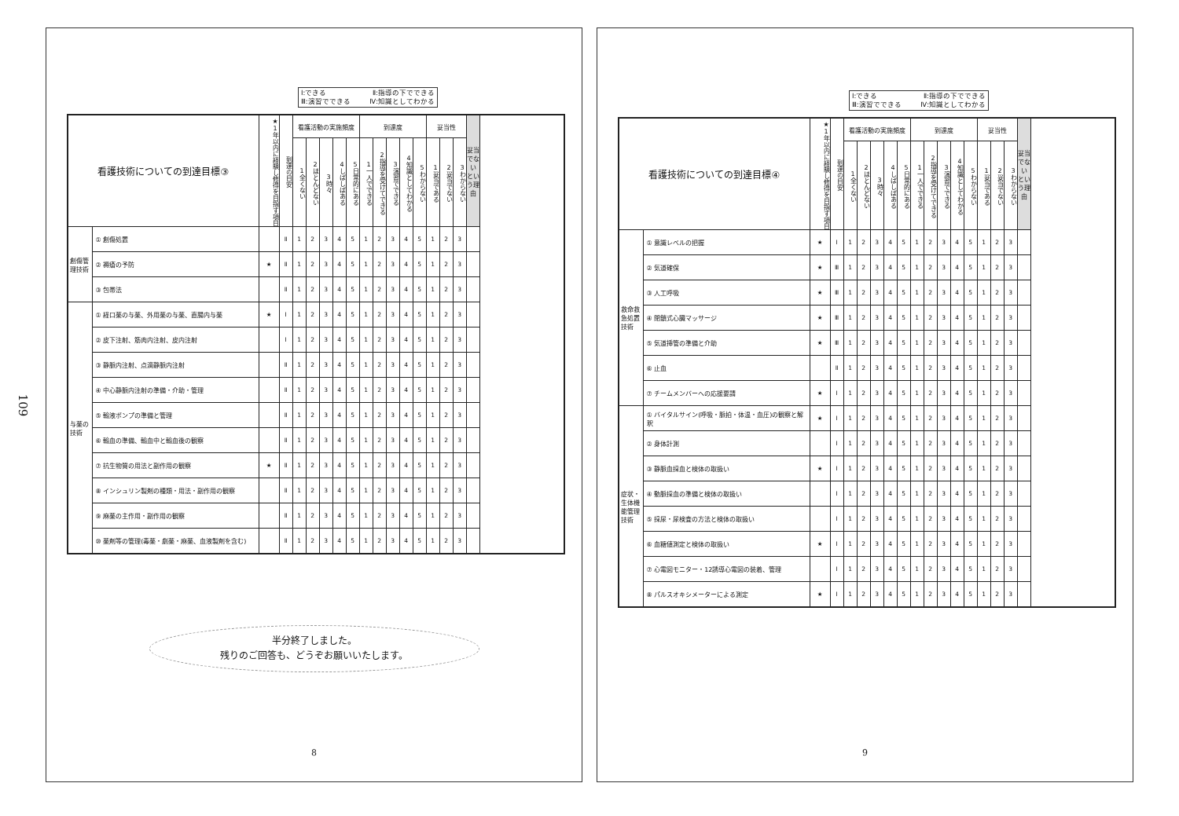109
Ⅰ:できる Ⅱ:指導の下でできる
Ⅲ:演習でできる Ⅳ:知識としてわかる
| 看護技術についての到達目標③ | | ★1年以内に経験し修得を目指す項目 | 到達の目安 | 看護活動の実施頻度 | | | | | 到達度 | | | | | 妥当性 | | | 妥当でない という理由 |
| --- | --- | --- | --- | --- | --- | --- | --- | --- | --- | --- | --- | --- | --- | --- | --- | --- | --- |
| | | | | 1全くない | 2ほとんどない | 3時々 | 4しばしばある | 5日常的にある | 1一人でできる | 2指導を受けてできる | 3演習でできる | 4知識としてわかる | 5わからない | 1妥当である | 2妥当でない | 3わからない | |
| 創傷管理技術 | ① 創傷処置 | | Ⅱ | 1 | 2 | 3 | 4 | 5 | 1 | 2 | 3 | 4 | 5 | 1 | 2 | 3 | |
| | ② 褥瘡の予防 | ★ | Ⅱ | 1 | 2 | 3 | 4 | 5 | 1 | 2 | 3 | 4 | 5 | 1 | 2 | 3 | |
| | ③ 包帯法 | | Ⅱ | 1 | 2 | 3 | 4 | 5 | 1 | 2 | 3 | 4 | 5 | 1 | 2 | 3 | |
| 与薬の技術 | ① 経口薬の与薬、外用薬の与薬、直腸内与薬 | ★ | Ⅰ | 1 | 2 | 3 | 4 | 5 | 1 | 2 | 3 | 4 | 5 | 1 | 2 | 3 | |
| | ② 皮下注射、筋肉内注射、皮内注射 | | Ⅰ | 1 | 2 | 3 | 4 | 5 | 1 | 2 | 3 | 4 | 5 | 1 | 2 | 3 | |
| | ③ 静脈内注射、点滴静脈内注射 | | Ⅱ | 1 | 2 | 3 | 4 | 5 | 1 | 2 | 3 | 4 | 5 | 1 | 2 | 3 | |
| | ④ 中心静脈内注射の準備・介助・管理 | | Ⅱ | 1 | 2 | 3 | 4 | 5 | 1 | 2 | 3 | 4 | 5 | 1 | 2 | 3 | |
| | ⑤ 輸液ポンプの準備と管理 | | Ⅱ | 1 | 2 | 3 | 4 | 5 | 1 | 2 | 3 | 4 | 5 | 1 | 2 | 3 | |
| | ⑥ 輸血の準備、輸血中と輸血後の観察 | | Ⅱ | 1 | 2 | 3 | 4 | 5 | 1 | 2 | 3 | 4 | 5 | 1 | 2 | 3 | |
| | ⑦ 抗生物質の用法と副作用の観察 | ★ | Ⅱ | 1 | 2 | 3 | 4 | 5 | 1 | 2 | 3 | 4 | 5 | 1 | 2 | 3 | |
| | ⑧ インシュリン製剤の種類・用法・副作用の観察 | | Ⅱ | 1 | 2 | 3 | 4 | 5 | 1 | 2 | 3 | 4 | 5 | 1 | 2 | 3 | |
| | ⑨ 麻薬の主作用・副作用の観察 | | Ⅱ | 1 | 2 | 3 | 4 | 5 | 1 | 2 | 3 | 4 | 5 | 1 | 2 | 3 | |
| | ⑩ 薬剤等の管理(毒薬・劇薬・麻薬、血液製剤を含む) | | Ⅱ | 1 | 2 | 3 | 4 | 5 | 1 | 2 | 3 | 4 | 5 | 1 | 2 | 3 | |
半分終了しました。
残りのご回答も、どうぞお願いいたします。
8
Ⅰ:できる Ⅱ:指導の下でできる
Ⅲ:演習でできる Ⅳ:知識としてわかる
| 看護技術についての到達目標④ | | ★1年以内に経験し修得を目指す項目 | 到達の目安 | 看護活動の実施頻度 | | | | | 到達度 | | | | | 妥当性 | | | 妥当でない という理由 |
| --- | --- | --- | --- | --- | --- | --- | --- | --- | --- | --- | --- | --- | --- | --- | --- | --- | --- |
| | | | | 1全くない | 2ほとんどない | 3時々 | 4しばしばある | 5日常的にある | 1一人でできる | 2指導を受けてできる | 3演習でできる | 4知識としてわかる | 5わからない | 1妥当である | 2妥当でない | 3わからない | |
| 救命救急処置技術 | ① 意識レベルの把握 | ★ | Ⅰ | 1 | 2 | 3 | 4 | 5 | 1 | 2 | 3 | 4 | 5 | 1 | 2 | 3 | |
| | ② 気道確保 | ★ | Ⅲ | 1 | 2 | 3 | 4 | 5 | 1 | 2 | 3 | 4 | 5 | 1 | 2 | 3 | |
| | ③ 人工呼吸 | ★ | Ⅲ | 1 | 2 | 3 | 4 | 5 | 1 | 2 | 3 | 4 | 5 | 1 | 2 | 3 | |
| | ④ 閉鎖式心臓マッサージ | ★ | Ⅲ | 1 | 2 | 3 | 4 | 5 | 1 | 2 | 3 | 4 | 5 | 1 | 2 | 3 | |
| | ⑤ 気道挿管の準備と介助 | ★ | Ⅲ | 1 | 2 | 3 | 4 | 5 | 1 | 2 | 3 | 4 | 5 | 1 | 2 | 3 | |
| | ⑥ 止血 | | Ⅱ | 1 | 2 | 3 | 4 | 5 | 1 | 2 | 3 | 4 | 5 | 1 | 2 | 3 | |
| | ⑦ チームメンバーへの応援要請 | ★ | Ⅰ | 1 | 2 | 3 | 4 | 5 | 1 | 2 | 3 | 4 | 5 | 1 | 2 | 3 | |
| 症状・生体機能管理技術 | ① バイタルサイン(呼吸・脈拍・体温・血圧)の観察と解釈 | ★ | Ⅰ | 1 | 2 | 3 | 4 | 5 | 1 | 2 | 3 | 4 | 5 | 1 | 2 | 3 | |
| | ② 身体計測 | | Ⅰ | 1 | 2 | 3 | 4 | 5 | 1 | 2 | 3 | 4 | 5 | 1 | 2 | 3 | |
| | ③ 静脈血採血と検体の取扱い | ★ | Ⅰ | 1 | 2 | 3 | 4 | 5 | 1 | 2 | 3 | 4 | 5 | 1 | 2 | 3 | |
| | ④ 動脈採血の準備と検体の取扱い | | Ⅰ | 1 | 2 | 3 | 4 | 5 | 1 | 2 | 3 | 4 | 5 | 1 | 2 | 3 | |
| | ⑤ 採尿・尿検査の方法と検体の取扱い | | Ⅰ | 1 | 2 | 3 | 4 | 5 | 1 | 2 | 3 | 4 | 5 | 1 | 2 | 3 | |
| | ⑥ 血糖値測定と検体の取扱い | ★ | Ⅰ | 1 | 2 | 3 | 4 | 5 | 1 | 2 | 3 | 4 | 5 | 1 | 2 | 3 | |
| | ⑦ 心電図モニター・12誘導心電図の装着、管理 | | Ⅰ | 1 | 2 | 3 | 4 | 5 | 1 | 2 | 3 | 4 | 5 | 1 | 2 | 3 | |
| | ⑧ パルスオキシメーターによる測定 | ★ | Ⅰ | 1 | 2 | 3 | 4 | 5 | 1 | 2 | 3 | 4 | 5 | 1 | 2 | 3 | |
9